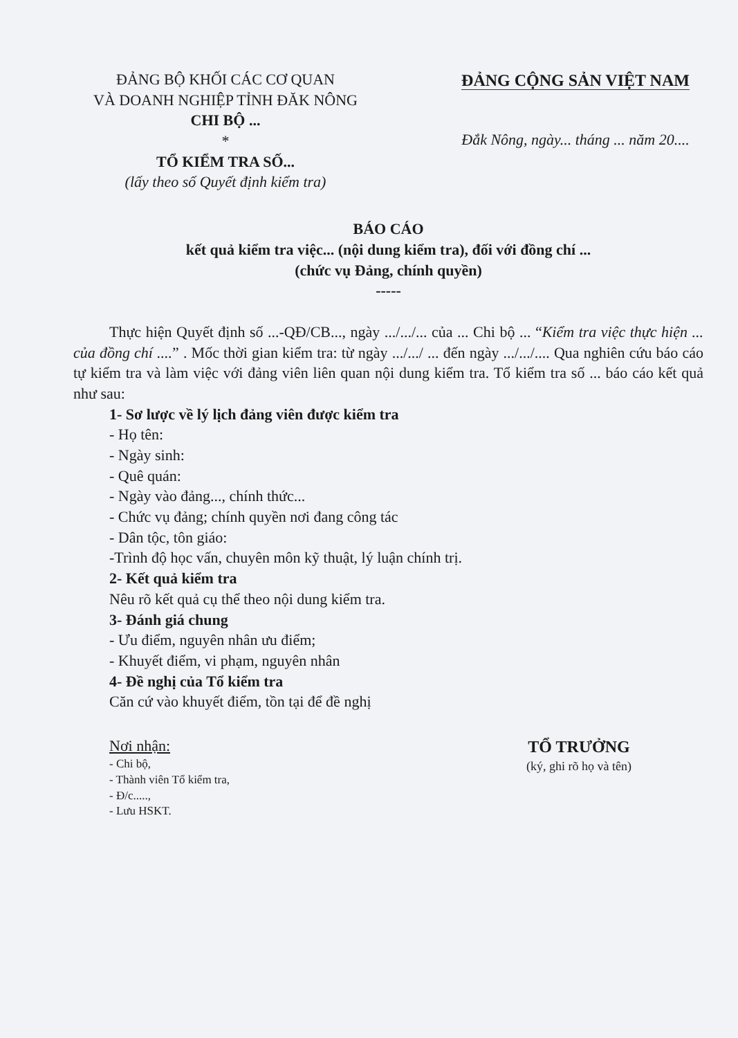ĐẢNG BỘ KHỐI CÁC CƠ QUAN
VÀ DOANH NGHIỆP TỈNH ĐĂK NÔNG
CHI BỘ ...
*
TỔ KIỂM TRA SỐ...
(lấy theo số Quyết định kiểm tra)
ĐẢNG CỘNG SẢN VIỆT NAM
Đắk Nông, ngày... tháng ... năm 20....
BÁO CÁO
kết quả kiểm tra việc... (nội dung kiểm tra), đối với đồng chí ...
(chức vụ Đảng, chính quyền)
-----
Thực hiện Quyết định số ...-QĐ/CB..., ngày .../.../... của ... Chi bộ ... “Kiểm tra việc thực hiện ... của đồng chí ....” . Mốc thời gian kiểm tra: từ ngày .../.../ ... đến ngày .../.../.... Qua nghiên cứu báo cáo tự kiểm tra và làm việc với đảng viên liên quan nội dung kiểm tra. Tổ kiểm tra số ... báo cáo kết quả như sau:
1- Sơ lược về lý lịch đảng viên được kiểm tra
- Họ tên:
- Ngày sinh:
- Quê quán:
- Ngày vào đảng..., chính thức...
- Chức vụ đảng; chính quyền nơi đang công tác
- Dân tộc, tôn giáo:
-Trình độ học vấn, chuyên môn kỹ thuật, lý luận chính trị.
2- Kết quả kiểm tra
Nêu rõ kết quả cụ thể theo nội dung kiểm tra.
3- Đánh giá chung
- Ưu điểm, nguyên nhân ưu điểm;
- Khuyết điểm, vi phạm, nguyên nhân
4- Đề nghị của Tổ kiểm tra
Căn cứ vào khuyết điểm, tồn tại để đề nghị
Nơi nhận:
- Chi bộ,
- Thành viên Tổ kiểm tra,
- Đ/c.....,
- Lưu HSKT.
TỔ TRƯỞNG
(ký, ghi rõ họ và tên)